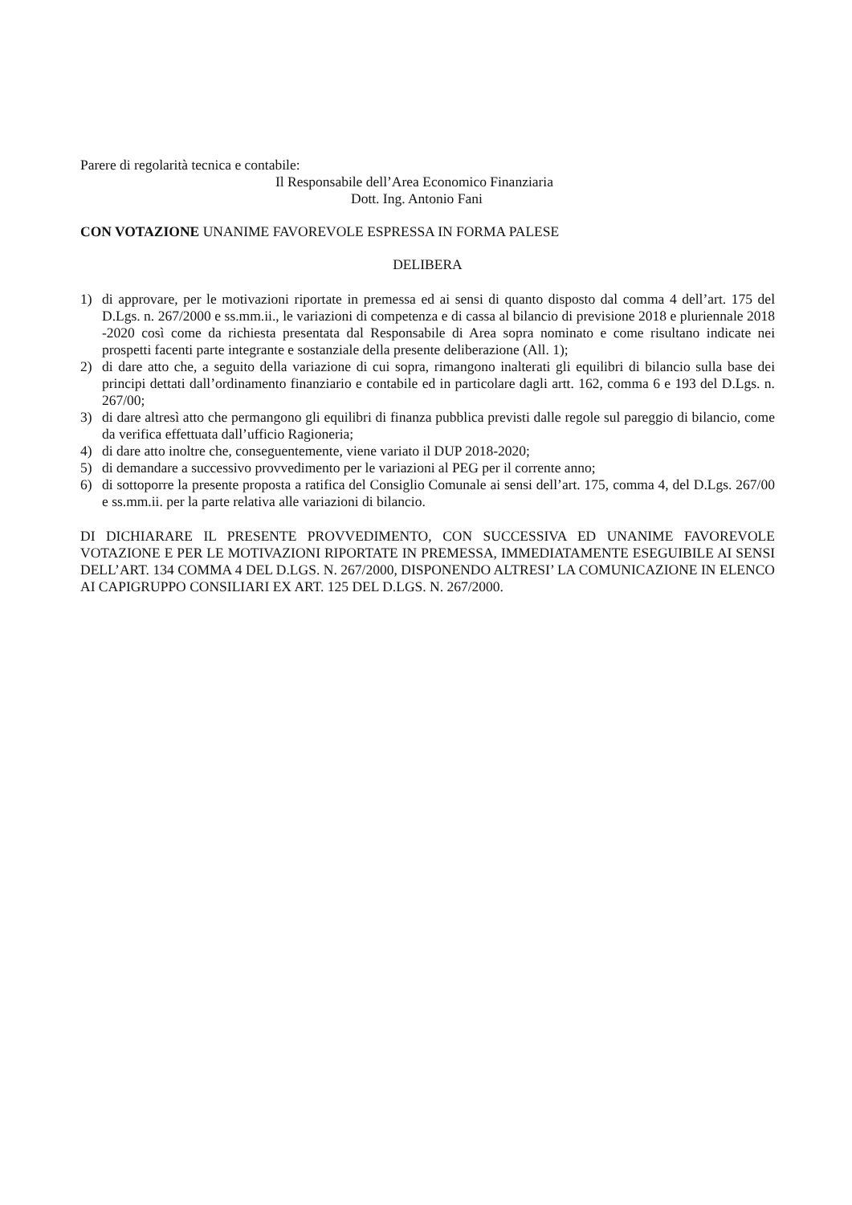Parere di regolarità tecnica e contabile:
Il Responsabile dell’Area Economico Finanziaria
Dott. Ing. Antonio Fani
CON VOTAZIONE UNANIME FAVOREVOLE ESPRESSA IN FORMA PALESE
DELIBERA
1) di approvare, per le motivazioni riportate in premessa ed ai sensi di quanto disposto dal comma 4 dell’art. 175 del D.Lgs. n. 267/2000 e ss.mm.ii., le variazioni di competenza e di cassa al bilancio di previsione 2018 e pluriennale 2018 -2020 così come da richiesta presentata dal Responsabile di Area sopra nominato e come risultano indicate nei prospetti facenti parte integrante e sostanziale della presente deliberazione (All. 1);
2) di dare atto che, a seguito della variazione di cui sopra, rimangono inalterati gli equilibri di bilancio sulla base dei principi dettati dall’ordinamento finanziario e contabile ed in particolare dagli artt. 162, comma 6 e 193 del D.Lgs. n. 267/00;
3) di dare altresì atto che permangono gli equilibri di finanza pubblica previsti dalle regole sul pareggio di bilancio, come da verifica effettuata dall’ufficio Ragioneria;
4) di dare atto inoltre che, conseguentemente, viene variato il DUP 2018-2020;
5) di demandare a successivo provvedimento per le variazioni al PEG per il corrente anno;
6) di sottoporre la presente proposta a ratifica del Consiglio Comunale ai sensi dell’art. 175, comma 4, del D.Lgs. 267/00 e ss.mm.ii. per la parte relativa alle variazioni di bilancio.
DI DICHIARARE IL PRESENTE PROVVEDIMENTO, CON SUCCESSIVA ED UNANIME FAVOREVOLE VOTAZIONE E PER LE MOTIVAZIONI RIPORTATE IN PREMESSA, IMMEDIATAMENTE ESEGUIBILE AI SENSI DELL’ART. 134 COMMA 4 DEL D.LGS. N. 267/2000, DISPONENDO ALTRESI’ LA COMUNICAZIONE IN ELENCO AI CAPIGRUPPO CONSILIARI EX ART. 125 DEL D.LGS. N. 267/2000.